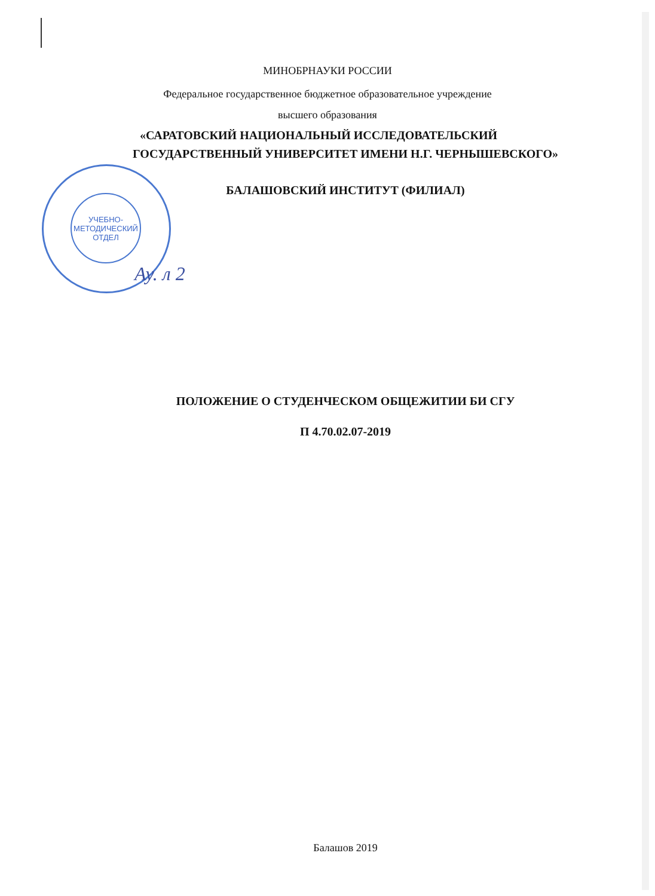МИНОБРНАУКИ РОССИИ
Федеральное государственное бюджетное образовательное учреждение
высшего образования
«САРАТОВСКИЙ НАЦИОНАЛЬНЫЙ ИССЛЕДОВАТЕЛЬСКИЙ
ГОСУДАРСТВЕННЫЙ УНИВЕРСИТЕТ ИМЕНИ Н.Г. ЧЕРНЫШЕВСКОГО»
БАЛАШОВСКИЙ ИНСТИТУТ (ФИЛИАЛ)
УЧЕБНО-
МЕТОДИЧЕСКИЙ
ОТДЕЛ
Ау. л 2
ПОЛОЖЕНИЕ О СТУДЕНЧЕСКОМ ОБЩЕЖИТИИ БИ СГУ
П 4.70.02.07-2019
Балашов 2019